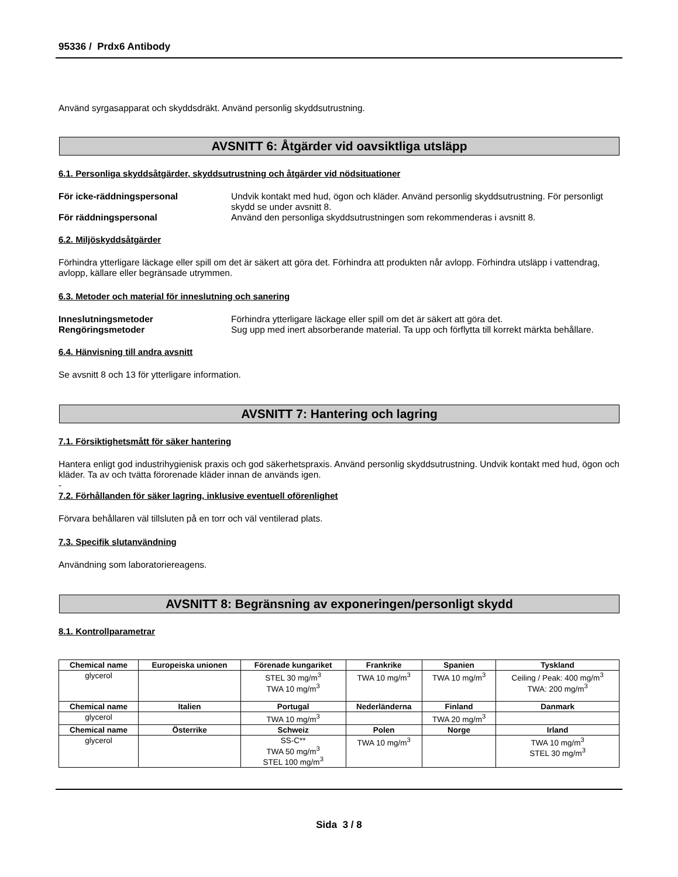95336 / Prdx6 Antibody
Använd syrgasapparat och skyddsdräkt. Använd personlig skyddsutrustning.
AVSNITT 6: Åtgärder vid oavsiktliga utsläpp
6.1. Personliga skyddsåtgärder, skyddsutrustning och åtgärder vid nödsituationer
För icke-räddningspersonal Undvik kontakt med hud, ögon och kläder. Använd personlig skyddsutrustning. För personligt skydd se under avsnitt 8.
För räddningspersonal Använd den personliga skyddsutrustningen som rekommenderas i avsnitt 8.
6.2. Miljöskyddsåtgärder
Förhindra ytterligare läckage eller spill om det är säkert att göra det. Förhindra att produkten når avlopp. Förhindra utsläpp i vattendrag, avlopp, källare eller begränsade utrymmen.
6.3. Metoder och material för inneslutning och sanering
Inneslutningsmetoder Förhindra ytterligare läckage eller spill om det är säkert att göra det.
Rengöringsmetoder Sug upp med inert absorberande material. Ta upp och förflytta till korrekt märkta behållare.
6.4. Hänvisning till andra avsnitt
Se avsnitt 8 och 13 för ytterligare information.
AVSNITT 7: Hantering och lagring
7.1. Försiktighetsmått för säker hantering
Hantera enligt god industrihygienisk praxis och god säkerhetspraxis. Använd personlig skyddsutrustning. Undvik kontakt med hud, ögon och kläder. Ta av och tvätta förorenade kläder innan de används igen.
-
7.2. Förhållanden för säker lagring, inklusive eventuell oförenlighet
Förvara behållaren väl tillsluten på en torr och väl ventilerad plats.
7.3. Specifik slutanvändning
Användning som laboratoriereagens.
AVSNITT 8: Begränsning av exponeringen/personligt skydd
8.1. Kontrollparametrar
| Chemical name | Europeiska unionen | Förenade kungariket | Frankrike | Spanien | Tyskland |
| --- | --- | --- | --- | --- | --- |
| glycerol | | STEL 30 mg/m<sup>3</sup> TWA 10 mg/m<sup>3</sup> | TWA 10 mg/m<sup>3</sup> | TWA 10 mg/m<sup>3</sup> | Ceiling / Peak: 400 mg/m<sup>3</sup> TWA: 200 mg/m<sup>3</sup> |
| Chemical name | Italien | Portugal | Nederländerna | Finland | Danmark |
| glycerol | | TWA 10 mg/m<sup>3</sup> | | TWA 20 mg/m<sup>3</sup> | |
| Chemical name | Österrike | Schweiz | Polen | Norge | Irland |
| glycerol | | SS-C** TWA 50 mg/m<sup>3</sup> STEL 100 mg/m<sup>3</sup> | TWA 10 mg/m<sup>3</sup> | | TWA 10 mg/m<sup>3</sup> STEL 30 mg/m<sup>3</sup> |
Sida 3 / 8